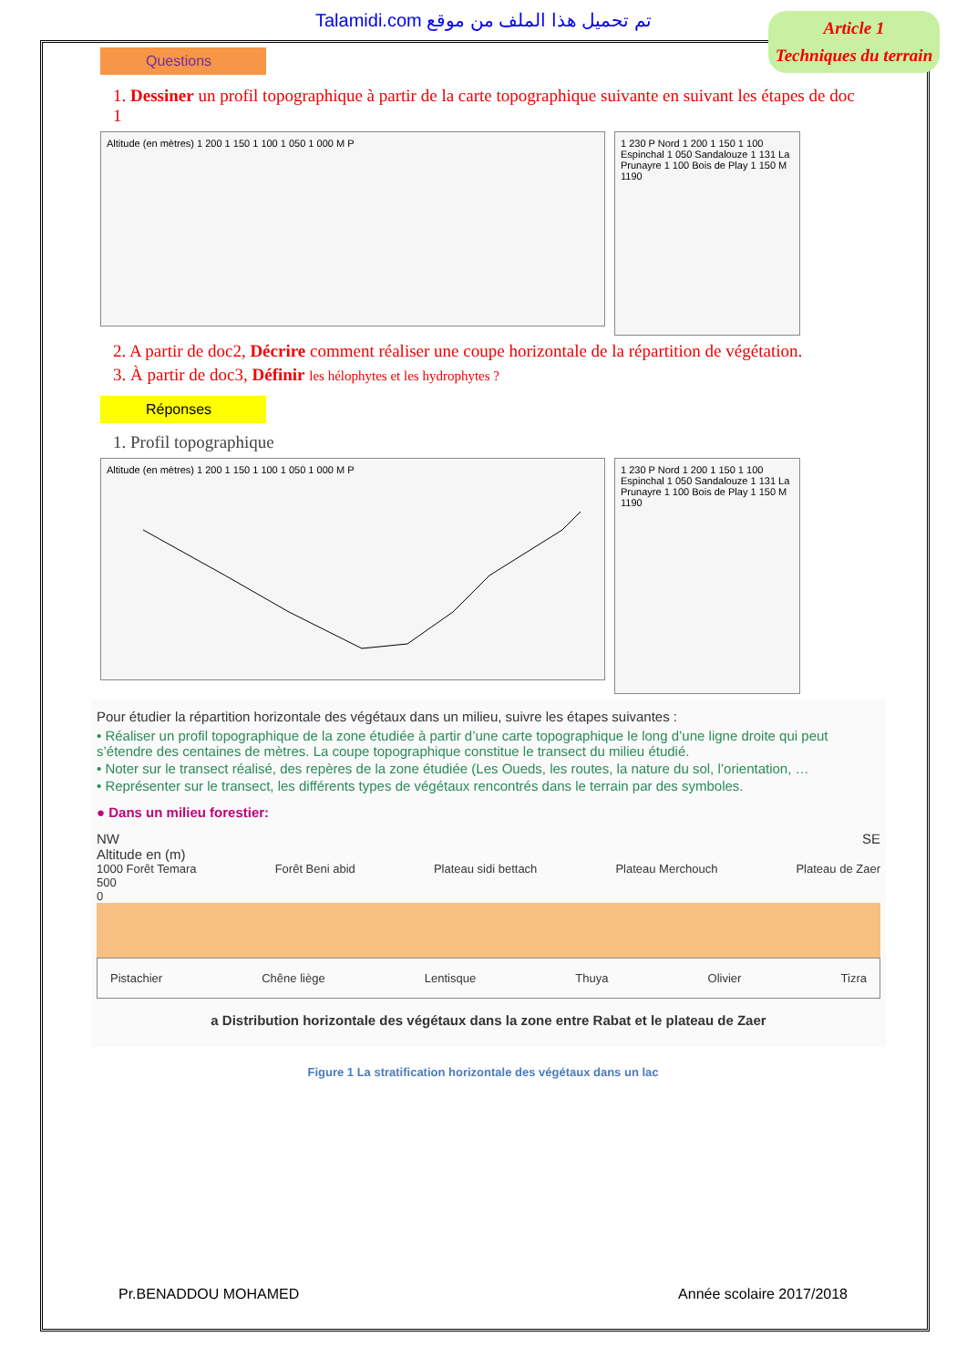Talamidi.com تم تحميل هذا الملف من موقع
Article 1
Techniques du terrain
Questions
1. Dessiner un profil topographique à partir de la carte topographique suivante en suivant les étapes de doc 1
Altitude (en mètres) 1 200 1 150 1 100 1 050 1 000 M P
1 230 P Nord 1 200 1 150 1 100 Espinchal 1 050 Sandalouze 1 131 La Prunayre 1 100 Bois de Play 1 150 M 1190
2. A partir de doc2, Décrire comment réaliser une coupe horizontale de la répartition de végétation.
3. À partir de doc3, Définir les hélophytes et les hydrophytes ?
Réponses
1. Profil topographique
Altitude (en mètres) 1 200 1 150 1 100 1 050 1 000 M P
1 230 P Nord 1 200 1 150 1 100 Espinchal 1 050 Sandalouze 1 131 La Prunayre 1 100 Bois de Play 1 150 M 1190
Pour étudier la répartition horizontale des végétaux dans un milieu, suivre les étapes suivantes :
• Réaliser un profil topographique de la zone étudiée à partir d’une carte topographique le long d’une ligne droite qui peut s’étendre des centaines de mètres. La coupe topographique constitue le transect du milieu étudié.
• Noter sur le transect réalisé, des repères de la zone étudiée (Les Oueds, les routes, la nature du sol, l’orientation, …
• Représenter sur le transect, les différents types de végétaux rencontrés dans le terrain par des symboles.
● Dans un milieu forestier:
NW SE
Altitude en (m)
1000 Forêt Temara Forêt Beni abid Plateau sidi bettach Plateau Merchouch Plateau de Zaer
500
0
Pistachier Chêne liège Lentisque Thuya Olivier Tizra
a Distribution horizontale des végétaux dans la zone entre Rabat et le plateau de Zaer
Figure 1 La stratification horizontale des végétaux dans un lac
Pr.BENADDOU MOHAMED Année scolaire 2017/2018